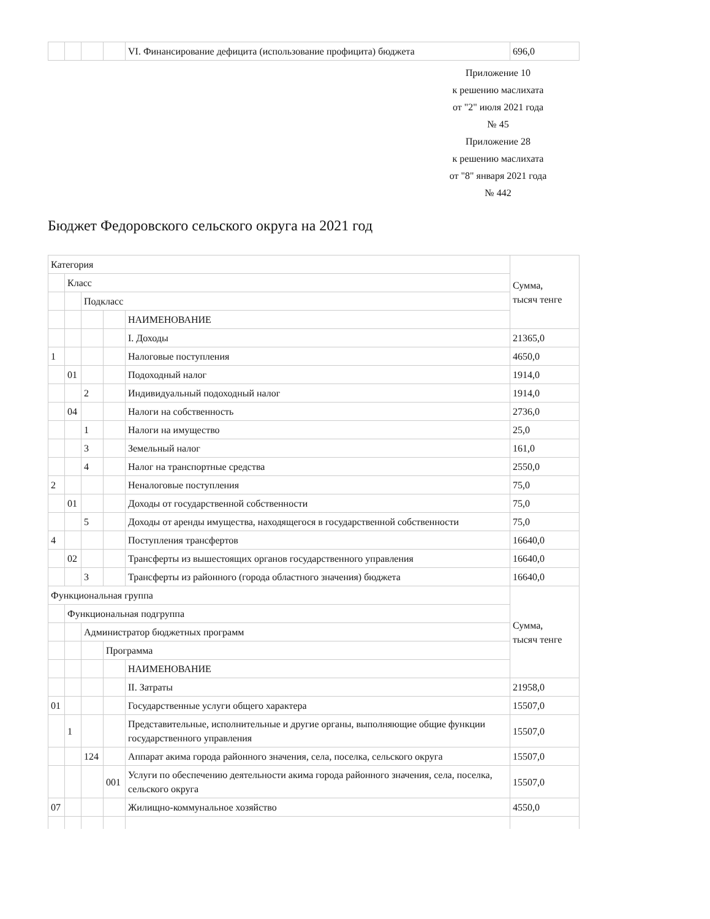| | | | | VI. Финансирование дефицита (использование профицита) бюджета | 696,0 |
Приложение 10
к решению маслихата
от "2" июля 2021 года
№ 45
Приложение 28
к решению маслихата
от "8" января 2021 года
№ 442
Бюджет Федоровского сельского округа на 2021 год
| Категория | | | | | Сумма, тысяч тенге |
| | Класс | | | | |
| | | Подкласс | | | |
| | | | | НАИМЕНОВАНИЕ | |
| | | | | I. Доходы | 21365,0 |
| 1 | | | | Налоговые поступления | 4650,0 |
| | 01 | | | Подоходный налог | 1914,0 |
| | | 2 | | Индивидуальный подоходный налог | 1914,0 |
| | 04 | | | Налоги на собственность | 2736,0 |
| | | 1 | | Налоги на имущество | 25,0 |
| | | 3 | | Земельный налог | 161,0 |
| | | 4 | | Налог на транспортные средства | 2550,0 |
| 2 | | | | Неналоговые поступления | 75,0 |
| | 01 | | | Доходы от государственной собственности | 75,0 |
| | | 5 | | Доходы от аренды имущества, находящегося в государственной собственности | 75,0 |
| 4 | | | | Поступления трансфертов | 16640,0 |
| | 02 | | | Трансферты из вышестоящих органов государственного управления | 16640,0 |
| | | 3 | | Трансферты из районного (города областного значения) бюджета | 16640,0 |
| Функциональная группа | | | | | Сумма, тысяч тенге |
| | Функциональная подгруппа | | | | |
| | | Администратор бюджетных программ | | | |
| | | | Программа | | |
| | | | | НАИМЕНОВАНИЕ | |
| | | | | II. Затраты | 21958,0 |
| 01 | | | | Государственные услуги общего характера | 15507,0 |
| | 1 | | | Представительные, исполнительные и другие органы, выполняющие общие функции государственного управления | 15507,0 |
| | | 124 | | Аппарат акима города районного значения, села, поселка, сельского округа | 15507,0 |
| | | | 001 | Услуги по обеспечению деятельности акима города районного значения, села, поселка, сельского округа | 15507,0 |
| 07 | | | | Жилищно-коммунальное хозяйство | 4550,0 |